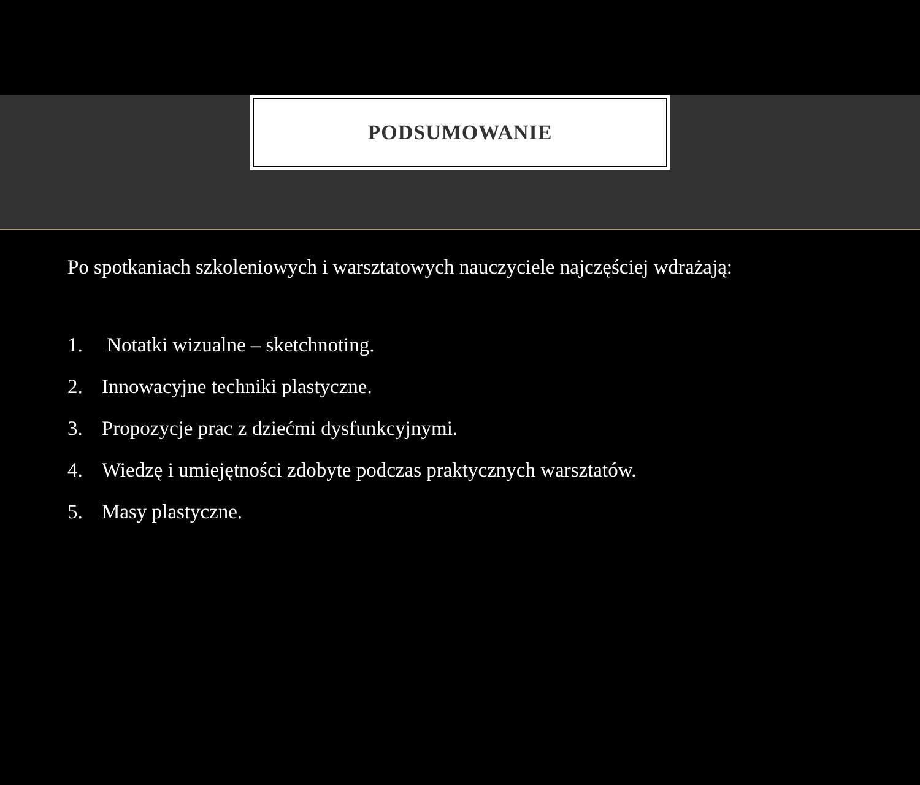PODSUMOWANIE
Po spotkaniach szkoleniowych i warsztatowych nauczyciele najczęściej wdrażają:
1. Notatki wizualne – sketchnoting.
2. Innowacyjne techniki plastyczne.
3. Propozycje prac z dziećmi dysfunkcyjnymi.
4. Wiedzę i umiejętności zdobyte podczas praktycznych warsztatów.
5. Masy plastyczne.